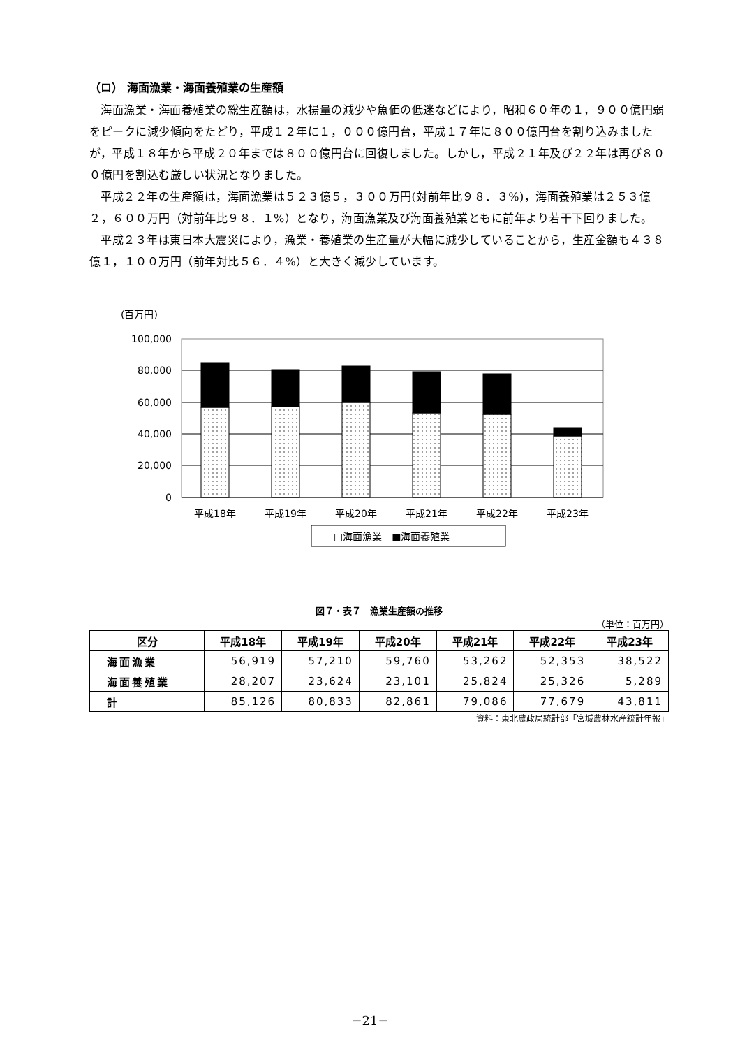（ロ） 海面漁業・海面養殖業の生産額
海面漁業・海面養殖業の総生産額は，水揚量の減少や魚価の低迷などにより，昭和６０年の１，９００億円弱をピークに減少傾向をたどり，平成１２年に１，０００億円台，平成１７年に８００億円台を割り込みましたが，平成１８年から平成２０年までは８００億円台に回復しました。しかし，平成２１年及び２２年は再び８００億円を割込む厳しい状況となりました。
平成２２年の生産額は，海面漁業は５２３億５，３００万円(対前年比９８．３%)，海面養殖業は２５３億２，６００万円（対前年比９８．１%）となり，海面漁業及び海面養殖業ともに前年より若干下回りました。
平成２３年は東日本大震災により，漁業・養殖業の生産量が大幅に減少していることから，生産金額も４３８億１，１００万円（前年対比５６．４%）と大きく減少しています。
(百万円)
100,000
80,000
60,000
40,000
20,000
0
平成18年
平成19年
平成20年
平成21年
平成22年
平成23年
□海面漁業　■海面養殖業
図７・表７　漁業生産額の推移
（単位：百万円）
| 区分 | 平成18年 | 平成19年 | 平成20年 | 平成21年 | 平成22年 | 平成23年 |
| --- | --- | --- | --- | --- | --- | --- |
| 海面漁業 | 56,919 | 57,210 | 59,760 | 53,262 | 52,353 | 38,522 |
| 海面養殖業 | 28,207 | 23,624 | 23,101 | 25,824 | 25,326 | 5,289 |
| 計 | 85,126 | 80,833 | 82,861 | 79,086 | 77,679 | 43,811 |
資料：東北農政局統計部「宮城農林水産統計年報」
−21−